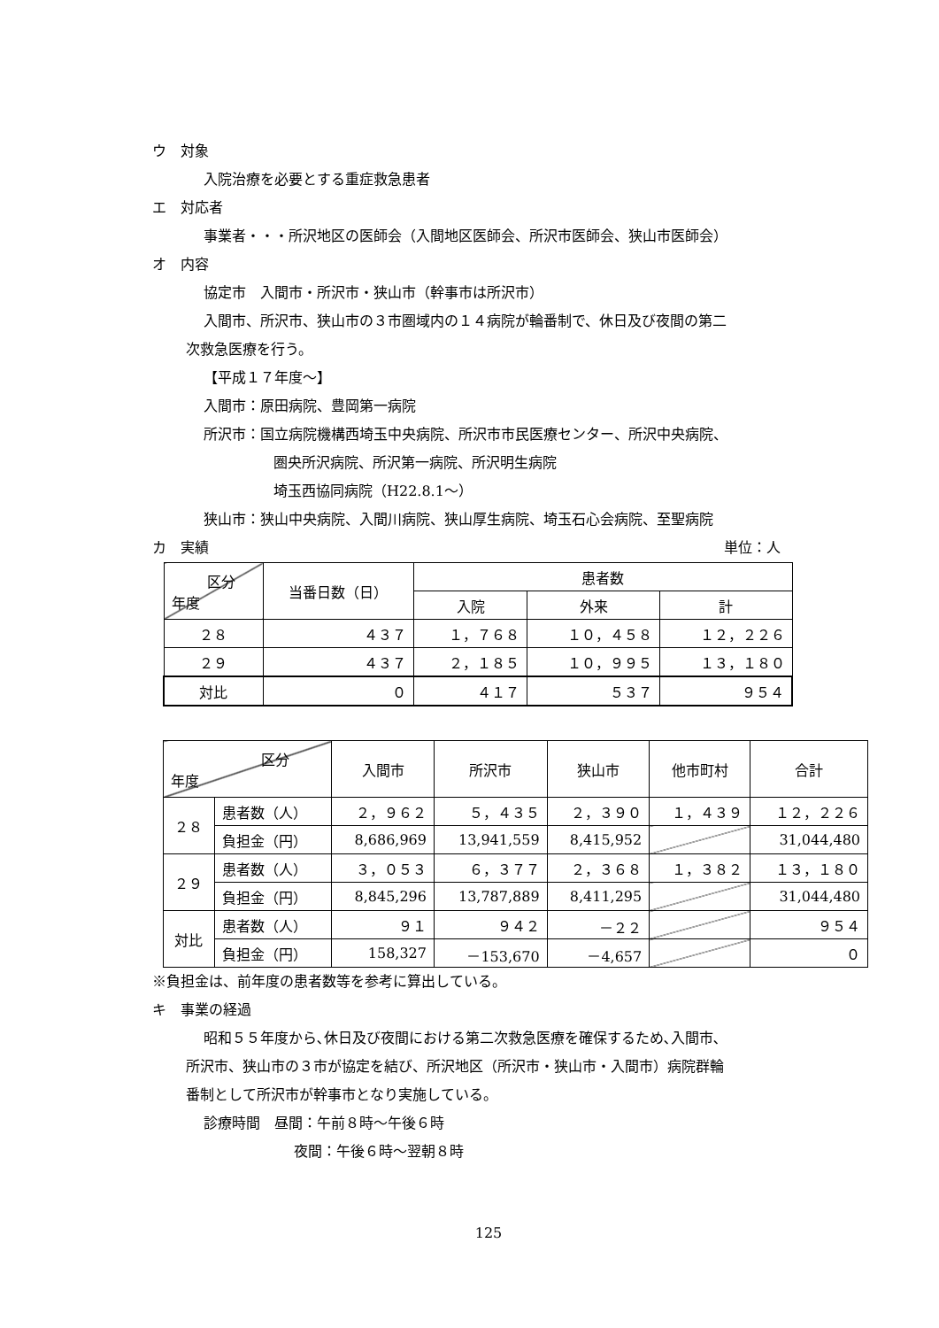ウ　対象
入院治療を必要とする重症救急患者
エ　対応者
事業者・・・所沢地区の医師会（入間地区医師会、所沢市医師会、狭山市医師会）
オ　内容
協定市　入間市・所沢市・狭山市（幹事市は所沢市）
入間市、所沢市、狭山市の３市圏域内の１４病院が輪番制で、休日及び夜間の第二
次救急医療を行う。
【平成１７年度～】
入間市：原田病院、豊岡第一病院
所沢市：国立病院機構西埼玉中央病院、所沢市市民医療センター、所沢中央病院、
圏央所沢病院、所沢第一病院、所沢明生病院
埼玉西協同病院（H22.8.1～）
狭山市：狭山中央病院、入間川病院、狭山厚生病院、埼玉石心会病院、至聖病院
カ　実績 単位：人
| 区分 年度 | 当番日数（日） | 患者数 | | |
| --- | --- | --- | --- | --- |
| | | 入院 | 外来 | 計 |
| ２８ | ４３７ | １，７６８ | １０，４５８ | １２，２２６ |
| ２９ | ４３７ | ２，１８５ | １０，９９５ | １３，１８０ |
| 対比 | ０ | ４１７ | ５３７ | ９５４ |
| 区分 年度 | | 入間市 | 所沢市 | 狭山市 | 他市町村 | 合計 |
| --- | --- | --- | --- | --- | --- | --- |
| ２８ | 患者数（人） | ２，９６２ | ５，４３５ | ２，３９０ | １，４３９ | １２，２２６ |
| | 負担金（円） | 8,686,969 | 13,941,559 | 8,415,952 | | 31,044,480 |
| ２９ | 患者数（人） | ３，０５３ | ６，３７７ | ２，３６８ | １，３８２ | １３，１８０ |
| | 負担金（円） | 8,845,296 | 13,787,889 | 8,411,295 | | 31,044,480 |
| 対比 | 患者数（人） | ９１ | ９４２ | －２２ | | ９５４ |
| | 負担金（円） | 158,327 | －153,670 | －4,657 | | ０ |
※負担金は、前年度の患者数等を参考に算出している。
キ　事業の経過
昭和５５年度から､休日及び夜間における第二次救急医療を確保するため､入間市､
所沢市、狭山市の３市が協定を結び、所沢地区（所沢市・狭山市・入間市）病院群輪
番制として所沢市が幹事市となり実施している。
診療時間　昼間：午前８時～午後６時
夜間：午後６時～翌朝８時
125